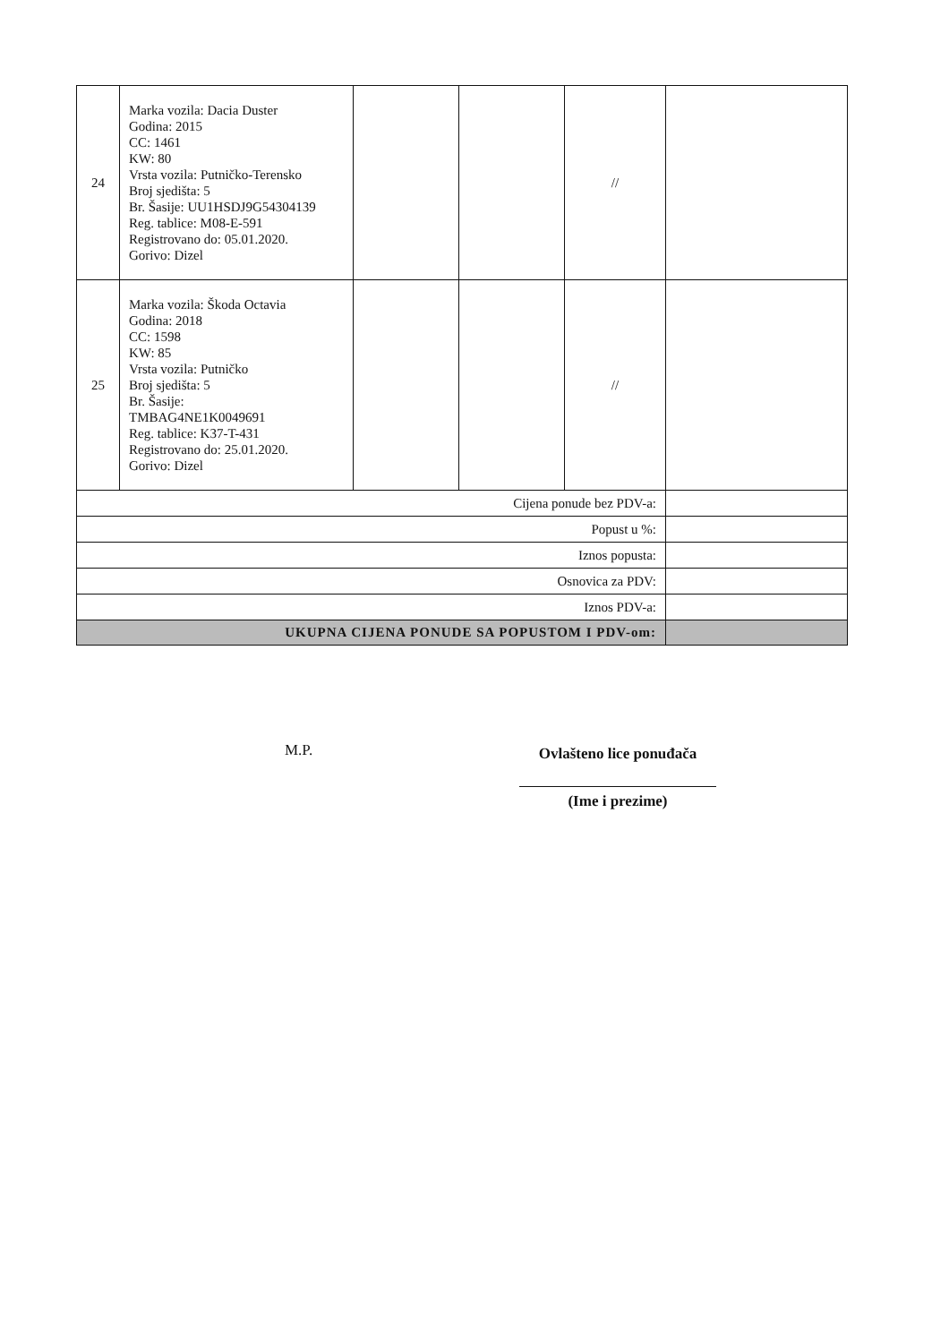| 24 | Marka vozila: Dacia Duster Godina: 2015 CC: 1461 KW: 80 Vrsta vozila: Putničko-Terensko Broj sjedišta: 5 Br. Šasije: UU1HSDJ9G54304139 Reg. tablice: M08-E-591 Registrovano do: 05.01.2020. Gorivo: Dizel | | | // | |
| 25 | Marka vozila: Škoda Octavia Godina: 2018 CC: 1598 KW: 85 Vrsta vozila: Putničko Broj sjedišta: 5 Br. Šasije: TMBAG4NE1K0049691 Reg. tablice: K37-T-431 Registrovano do: 25.01.2020. Gorivo: Dizel | | | // | |
| Cijena ponude bez PDV-a: | | | | | |
| Popust u %: | | | | | |
| Iznos popusta: | | | | | |
| Osnovica za PDV: | | | | | |
| Iznos PDV-a: | | | | | |
| UKUPNA CIJENA PONUDE SA POPUSTOM I PDV-om: | | | | | |
M.P.
Ovlašteno lice ponuđača
(Ime i prezime)